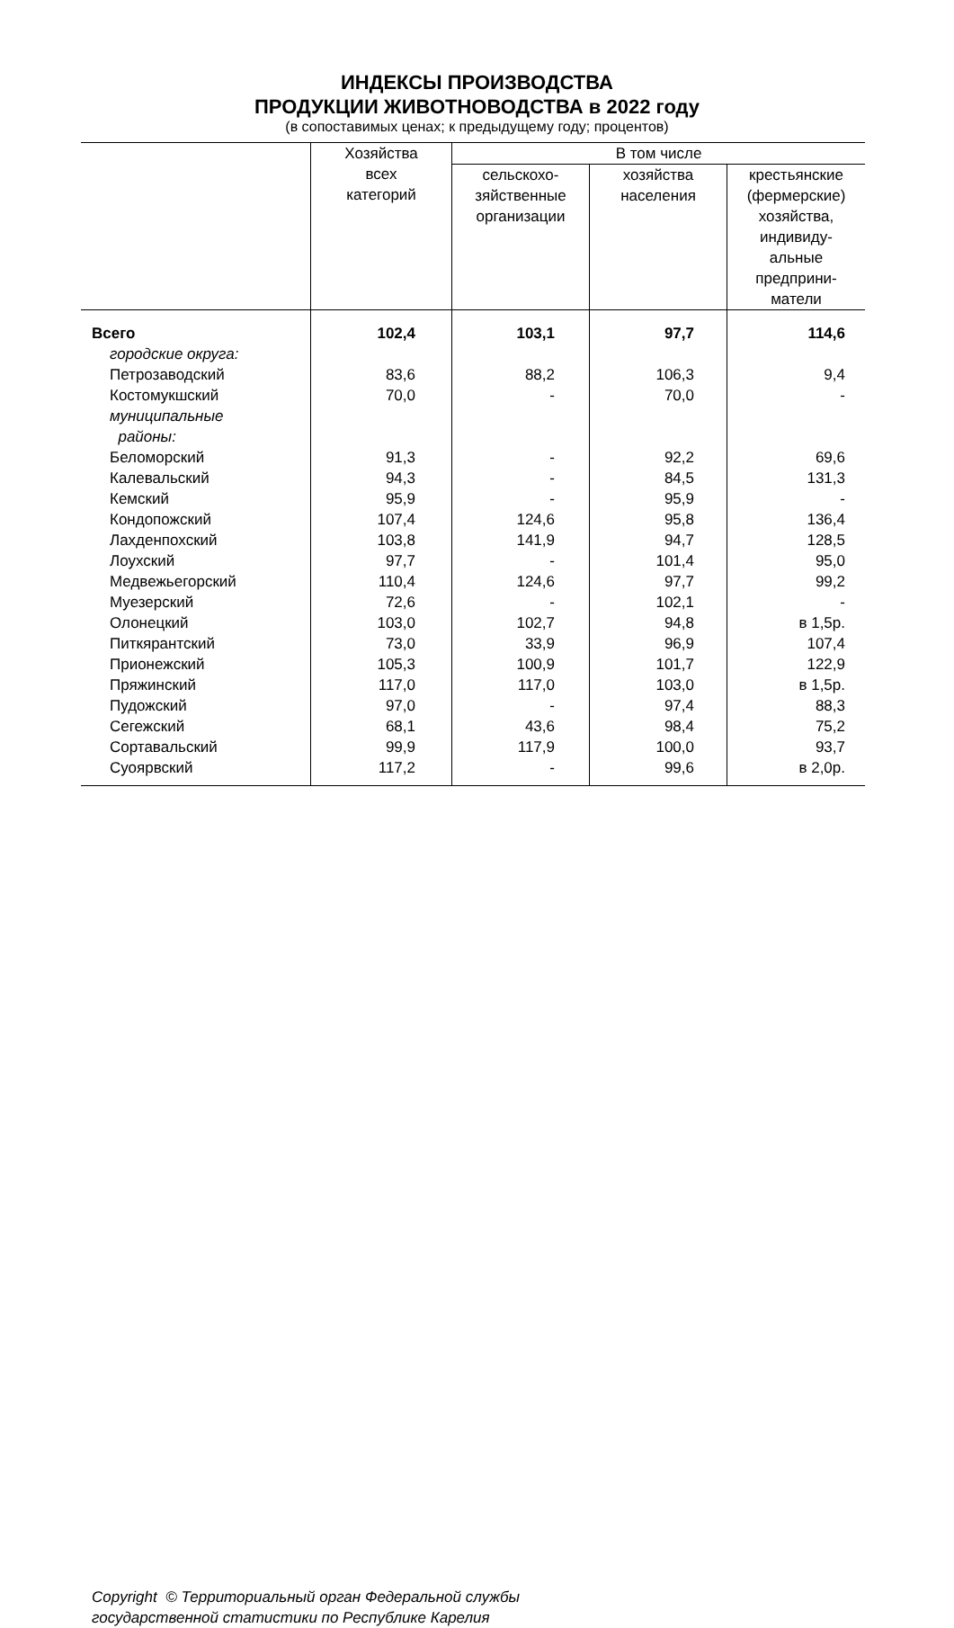ИНДЕКСЫ ПРОИЗВОДСТВА
ПРОДУКЦИИ ЖИВОТНОВОДСТВА в 2022 году
(в сопоставимых ценах; к предыдущему году; процентов)
| | Хозяйства всех категорий | В том числе | | |
| --- | --- | --- | --- | --- |
| | | сельскохо- зяйственные организации | хозяйства населения | крестьянские (фермерские) хозяйства, индивиду- альные предприни- матели |
| Всего | 102,4 | 103,1 | 97,7 | 114,6 |
| городские округа: | | | | |
| Петрозаводский | 83,6 | 88,2 | 106,3 | 9,4 |
| Костомукшский | 70,0 | - | 70,0 | - |
| муниципальные районы: | | | | |
| Беломорский | 91,3 | - | 92,2 | 69,6 |
| Калевальский | 94,3 | - | 84,5 | 131,3 |
| Кемский | 95,9 | - | 95,9 | - |
| Кондопожский | 107,4 | 124,6 | 95,8 | 136,4 |
| Лахденпохский | 103,8 | 141,9 | 94,7 | 128,5 |
| Лоухский | 97,7 | - | 101,4 | 95,0 |
| Медвежьегорский | 110,4 | 124,6 | 97,7 | 99,2 |
| Муезерский | 72,6 | - | 102,1 | - |
| Олонецкий | 103,0 | 102,7 | 94,8 | в 1,5р. |
| Питкярантский | 73,0 | 33,9 | 96,9 | 107,4 |
| Прионежский | 105,3 | 100,9 | 101,7 | 122,9 |
| Пряжинский | 117,0 | 117,0 | 103,0 | в 1,5р. |
| Пудожский | 97,0 | - | 97,4 | 88,3 |
| Сегежский | 68,1 | 43,6 | 98,4 | 75,2 |
| Сортавальский | 99,9 | 117,9 | 100,0 | 93,7 |
| Суоярвский | 117,2 | - | 99,6 | в 2,0р. |
Copyright © Территориальный орган Федеральной службы
государственной статистики по Республике Карелия